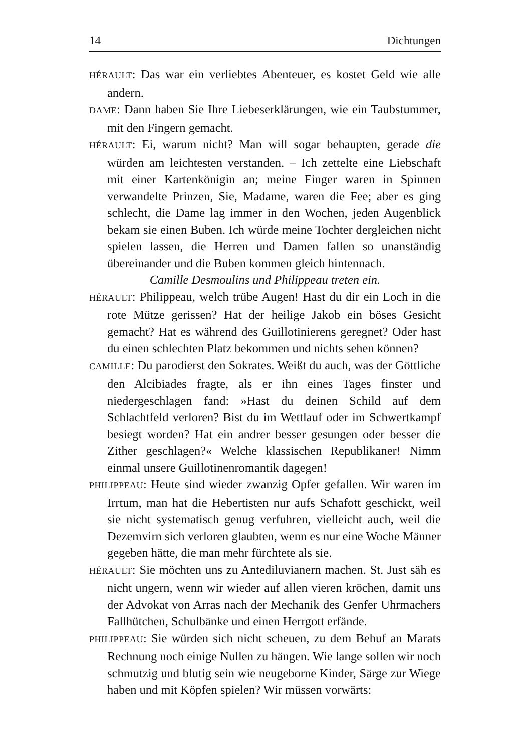14 Dichtungen
HÉRAULT: Das war ein verliebtes Abenteuer, es kostet Geld wie alle andern.
DAME: Dann haben Sie Ihre Liebeserklärungen, wie ein Taubstummer, mit den Fingern gemacht.
HÉRAULT: Ei, warum nicht? Man will sogar behaupten, gerade die würden am leichtesten verstanden. – Ich zettelte eine Liebschaft mit einer Kartenkönigin an; meine Finger waren in Spinnen verwandelte Prinzen, Sie, Madame, waren die Fee; aber es ging schlecht, die Dame lag immer in den Wochen, jeden Augenblick bekam sie einen Buben. Ich würde meine Tochter dergleichen nicht spielen lassen, die Herren und Damen fallen so unanständig übereinander und die Buben kommen gleich hintennach.
Camille Desmoulins und Philippeau treten ein.
HÉRAULT: Philippeau, welch trübe Augen! Hast du dir ein Loch in die rote Mütze gerissen? Hat der heilige Jakob ein böses Gesicht gemacht? Hat es während des Guillotinierens geregnet? Oder hast du einen schlechten Platz bekommen und nichts sehen können?
CAMILLE: Du parodierst den Sokrates. Weißt du auch, was der Göttliche den Alcibiades fragte, als er ihn eines Tages finster und niedergeschlagen fand: »Hast du deinen Schild auf dem Schlachtfeld verloren? Bist du im Wettlauf oder im Schwertkampf besiegt worden? Hat ein andrer besser gesungen oder besser die Zither geschlagen?« Welche klassischen Republikaner! Nimm einmal unsere Guillotinenromantik dagegen!
PHILIPPEAU: Heute sind wieder zwanzig Opfer gefallen. Wir waren im Irrtum, man hat die Hebertisten nur aufs Schafott geschickt, weil sie nicht systematisch genug verfuhren, vielleicht auch, weil die Dezemvirn sich verloren glaubten, wenn es nur eine Woche Männer gegeben hätte, die man mehr fürchtete als sie.
HÉRAULT: Sie möchten uns zu Antediluvianern machen. St. Just säh es nicht ungern, wenn wir wieder auf allen vieren kröchen, damit uns der Advokat von Arras nach der Mechanik des Genfer Uhrmachers Fallhütchen, Schulbänke und einen Herrgott erfände.
PHILIPPEAU: Sie würden sich nicht scheuen, zu dem Behuf an Marats Rechnung noch einige Nullen zu hängen. Wie lange sollen wir noch schmutzig und blutig sein wie neugeborne Kinder, Särge zur Wiege haben und mit Köpfen spielen? Wir müssen vorwärts: